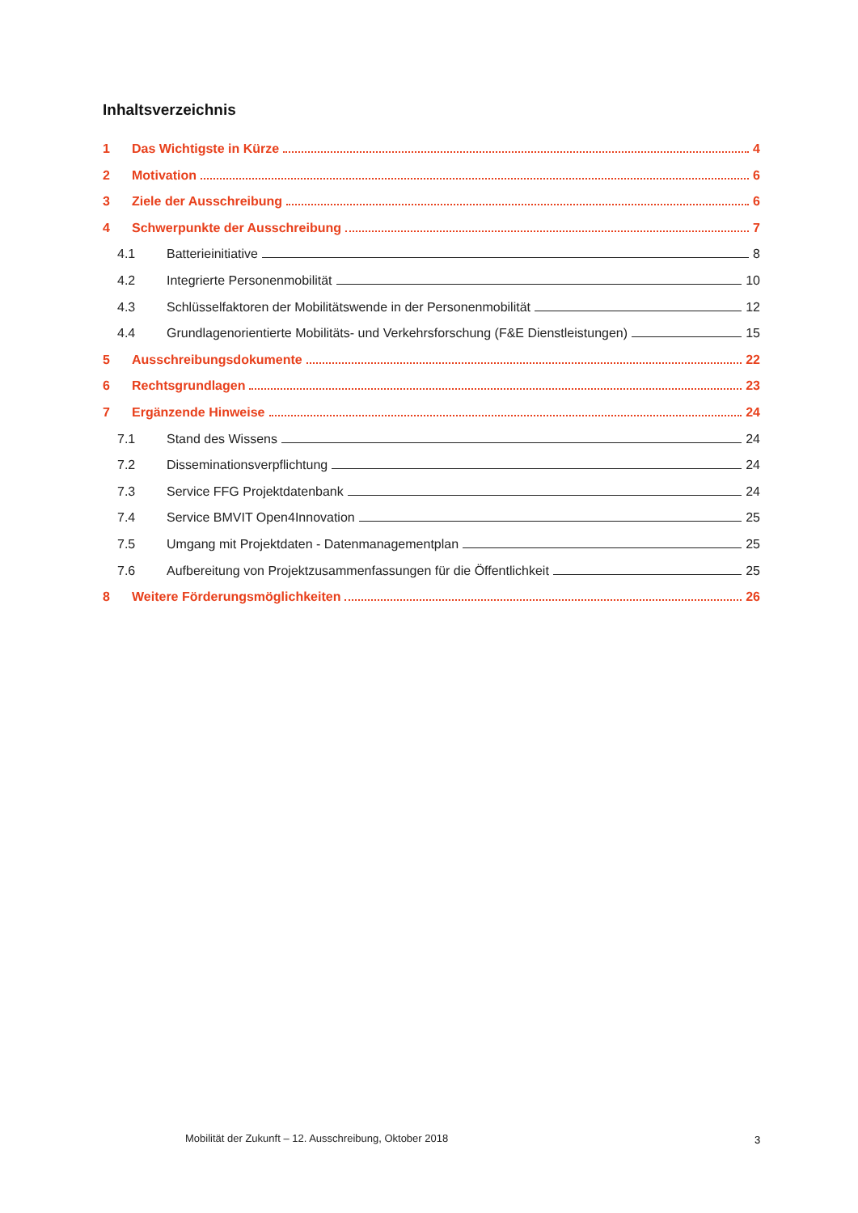Inhaltsverzeichnis
1 Das Wichtigste in Kürze 4
2 Motivation 6
3 Ziele der Ausschreibung 6
4 Schwerpunkte der Ausschreibung 7
4.1 Batterieinitiative 8
4.2 Integrierte Personenmobilität 10
4.3 Schlüsselfaktoren der Mobilitätswende in der Personenmobilität 12
4.4 Grundlagenorientierte Mobilitäts- und Verkehrsforschung (F&E Dienstleistungen) 15
5 Ausschreibungsdokumente 22
6 Rechtsgrundlagen 23
7 Ergänzende Hinweise 24
7.1 Stand des Wissens 24
7.2 Disseminationsverpflichtung 24
7.3 Service FFG Projektdatenbank 24
7.4 Service BMVIT Open4Innovation 25
7.5 Umgang mit Projektdaten - Datenmanagementplan 25
7.6 Aufbereitung von Projektzusammenfassungen für die Öffentlichkeit 25
8 Weitere Förderungsmöglichkeiten 26
Mobilität der Zukunft – 12. Ausschreibung, Oktober 2018
3